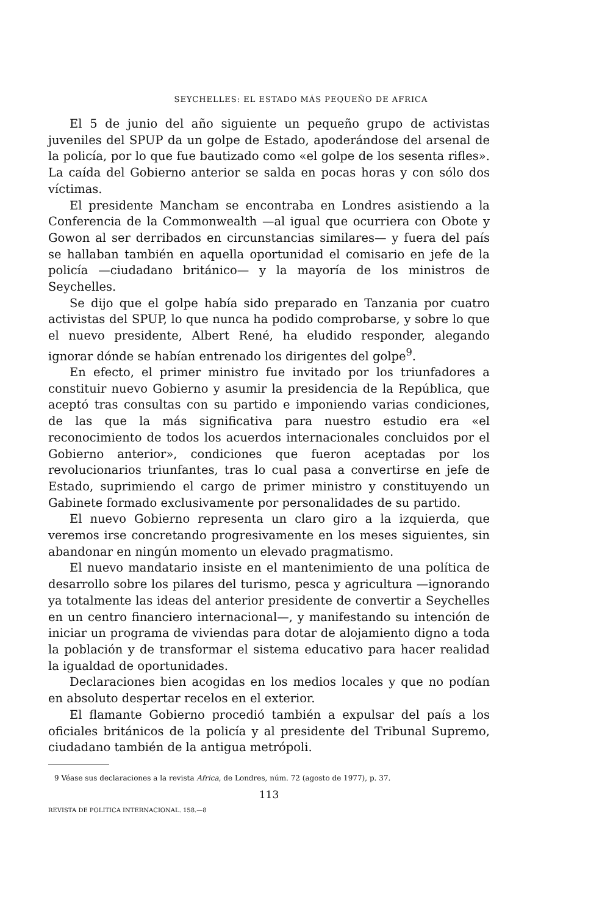SEYCHELLES: EL ESTADO MÁS PEQUEÑO DE AFRICA
El 5 de junio del año siguiente un pequeño grupo de activistas juveniles del SPUP da un golpe de Estado, apoderándose del arsenal de la policía, por lo que fue bautizado como «el golpe de los sesenta rifles». La caída del Gobierno anterior se salda en pocas horas y con sólo dos víctimas.
El presidente Mancham se encontraba en Londres asistiendo a la Conferencia de la Commonwealth —al igual que ocurriera con Obote y Gowon al ser derribados en circunstancias similares— y fuera del país se hallaban también en aquella oportunidad el comisario en jefe de la policía —ciudadano británico— y la mayoría de los ministros de Seychelles.
Se dijo que el golpe había sido preparado en Tanzania por cuatro activistas del SPUP, lo que nunca ha podido comprobarse, y sobre lo que el nuevo presidente, Albert René, ha eludido responder, alegando ignorar dónde se habían entrenado los dirigentes del golpe<sup>9</sup>.
En efecto, el primer ministro fue invitado por los triunfadores a constituir nuevo Gobierno y asumir la presidencia de la República, que aceptó tras consultas con su partido e imponiendo varias condiciones, de las que la más significativa para nuestro estudio era «el reconocimiento de todos los acuerdos internacionales concluidos por el Gobierno anterior», condiciones que fueron aceptadas por los revolucionarios triunfantes, tras lo cual pasa a convertirse en jefe de Estado, suprimiendo el cargo de primer ministro y constituyendo un Gabinete formado exclusivamente por personalidades de su partido.
El nuevo Gobierno representa un claro giro a la izquierda, que veremos irse concretando progresivamente en los meses siguientes, sin abandonar en ningún momento un elevado pragmatismo.
El nuevo mandatario insiste en el mantenimiento de una política de desarrollo sobre los pilares del turismo, pesca y agricultura —ignorando ya totalmente las ideas del anterior presidente de convertir a Seychelles en un centro financiero internacional—, y manifestando su intención de iniciar un programa de viviendas para dotar de alojamiento digno a toda la población y de transformar el sistema educativo para hacer realidad la igualdad de oportunidades.
Declaraciones bien acogidas en los medios locales y que no podían en absoluto despertar recelos en el exterior.
El flamante Gobierno procedió también a expulsar del país a los oficiales británicos de la policía y al presidente del Tribunal Supremo, ciudadano también de la antigua metrópoli.
9 Véase sus declaraciones a la revista Africa, de Londres, núm. 72 (agosto de 1977), p. 37.
113
REVISTA DE POLITICA INTERNACIONAL. 158.—8